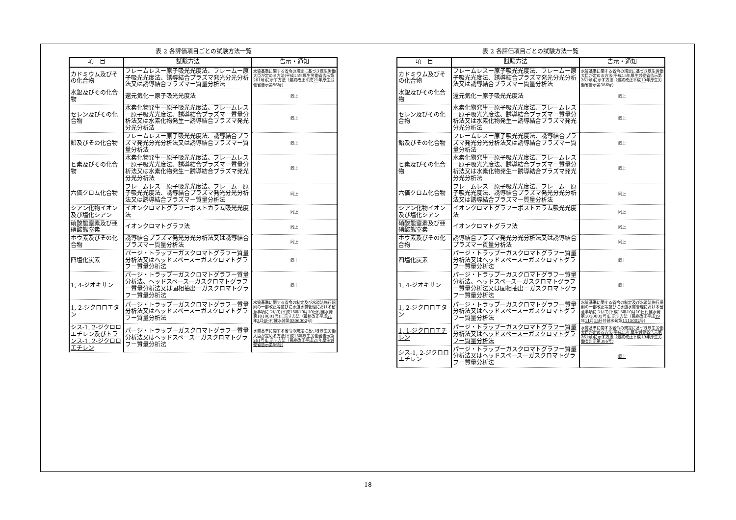表 2 各評価項目ごとの試験方法一覧
| 項 目 | 試験方法 | 告示・通知 |
| --- | --- | --- |
| カドミウム及びその化合物 | フレームレスー原子吸光光度法、フレームー原子吸光光度法、誘導結合プラズマ発光分光分析法又は誘導結合プラズマー質量分析法 | 水質基準に関する省令の規定に基づき厚生労働大臣が定める方法(平成15年厚生労働省告示第261号)に示す方法（最終改正平成 21 年厚生労働省告示第 56 号) |
| 水銀及びその化合物 | 還元気化ー原子吸光光度法 | 同上 |
| セレン及びその化合物 | 水素化物発生ー原子吸光光度法、フレームレスー原子吸光光度法、誘導結合プラズマー質量分析法又は水素化物発生ー誘導結合プラズマ発光分光分析法 | 同上 |
| 鉛及びその化合物 | フレームレスー原子吸光光度法、誘導結合プラズマ発光分光分析法又は誘導結合プラズマー質量分析法 | 同上 |
| ヒ素及びその化合物 | 水素化物発生ー原子吸光光度法、フレームレスー原子吸光光度法、誘導結合プラズマー質量分析法又は水素化物発生ー誘導結合プラズマ発光分光分析法 | 同上 |
| 六価クロム化合物 | フレームレスー原子吸光光度法、フレームー原子吸光光度法、誘導結合プラズマ発光分光分析法又は誘導結合プラズマー質量分析法 | 同上 |
| シアン化物イオン及び塩化シアン | イオンクロマトグラフーポストカラム吸光光度法 | 同上 |
| 硝酸態窒素及び亜硝酸態窒素 | イオンクロマトグラフ法 | 同上 |
| ホウ素及びその化合物 | 誘導結合プラズマ発光分光分析法又は誘導結合プラズマー質量分析法 | 同上 |
| 四塩化炭素 | パージ・トラップーガスクロマトグラフー質量分析法又はヘッドスペースーガスクロマトグラフー質量分析法 | 同上 |
| 1, 4-ジオキサン | パージ・トラップーガスクロマトグラフー質量分析法、ヘッドスペースーガスクロマトグラフー質量分析法又は固相抽出ーガスクロマトグラフー質量分析法 | 同上 |
| 1, 2-ジクロロエタン | パージ・トラップーガスクロマトグラフー質量分析法又はヘッドスペースーガスクロマトグラフー質量分析法 | 水質基準に関する省令の制定及び水道法施行規則の一部改正等並びに水道水質管理における留意事項について(平成15年10月10日付健水発第1010001号)に示す方法（最終改正平成 21 年 3 月 6 日付健水発第 0306002 号) |
| シス-1, 2-ジクロロエチレン 及びトランス-1, 2-ジクロロエチレン | パージ・トラップーガスクロマトグラフー質量分析法又はヘッドスペースーガスクロマトグラフー質量分析法 | 水質基準に関する省令の規定に基づき厚生労働大臣が定める方法(平成15年厚生労働省告示第261号)に示す方法（最終改正平成21年厚生労働省告示第56号) |
表 2 各評価項目ごとの試験方法一覧
| 項 目 | 試験方法 | 告示・通知 |
| --- | --- | --- |
| カドミウム及びその化合物 | フレームレスー原子吸光光度法、フレームー原子吸光光度法、誘導結合プラズマ発光分光分析法又は誘導結合プラズマー質量分析法 | 水質基準に関する省令の規定に基づき厚生労働大臣が定める方法(平成15年厚生労働省告示第261号)に示す方法（最終改正平成 19 年厚生労働省告示第 386 号) |
| 水銀及びその化合物 | 還元気化ー原子吸光光度法 | 同上 |
| セレン及びその化合物 | 水素化物発生ー原子吸光光度法、フレームレスー原子吸光光度法、誘導結合プラズマー質量分析法又は水素化物発生ー誘導結合プラズマ発光分光分析法 | 同上 |
| 鉛及びその化合物 | フレームレスー原子吸光光度法、誘導結合プラズマ発光分光分析法又は誘導結合プラズマー質量分析法 | 同上 |
| ヒ素及びその化合物 | 水素化物発生ー原子吸光光度法、フレームレスー原子吸光光度法、誘導結合プラズマー質量分析法又は水素化物発生ー誘導結合プラズマ発光分光分析法 | 同上 |
| 六価クロム化合物 | フレームレスー原子吸光光度法、フレームー原子吸光光度法、誘導結合プラズマ発光分光分析法又は誘導結合プラズマー質量分析法 | 同上 |
| シアン化物イオン及び塩化シアン | イオンクロマトグラフーポストカラム吸光光度法 | 同上 |
| 硝酸態窒素及び亜硝酸態窒素 | イオンクロマトグラフ法 | 同上 |
| ホウ素及びその化合物 | 誘導結合プラズマ発光分光分析法又は誘導結合プラズマー質量分析法 | 同上 |
| 四塩化炭素 | パージ・トラップーガスクロマトグラフー質量分析法又はヘッドスペースーガスクロマトグラフー質量分析法 | 同上 |
| 1, 4-ジオキサン | パージ・トラップーガスクロマトグラフー質量分析法、ヘッドスペースーガスクロマトグラフー質量分析法又は固相抽出ーガスクロマトグラフー質量分析法 | 同上 |
| 1, 2-ジクロロエタン | パージ・トラップーガスクロマトグラフー質量分析法又はヘッドスペースーガスクロマトグラフー質量分析法 | 水質基準に関する省令の制定及び水道法施行規則の一部改正等並びに水道水質管理における留意事項について(平成15年10月10日付健水発第1010001号)に示す方法（最終改正平成 19 年 11 月 15 日付健水発第 1115002 号) |
| 1, 1-ジクロロエチレン | パージ・トラップーガスクロマトグラフー質量分析法又はヘッドスペースーガスクロマトグラフー質量分析法 | 水質基準に関する省令の規定に基づき厚生労働大臣が定める方法(平成15年厚生労働省告示第261号)に示す方法（最終改正平成19年厚生労働省告示第386号) |
| シス-1, 2-ジクロロエチレン | パージ・トラップーガスクロマトグラフー質量分析法又はヘッドスペースーガスクロマトグラフー質量分析法 | 同上 |
18